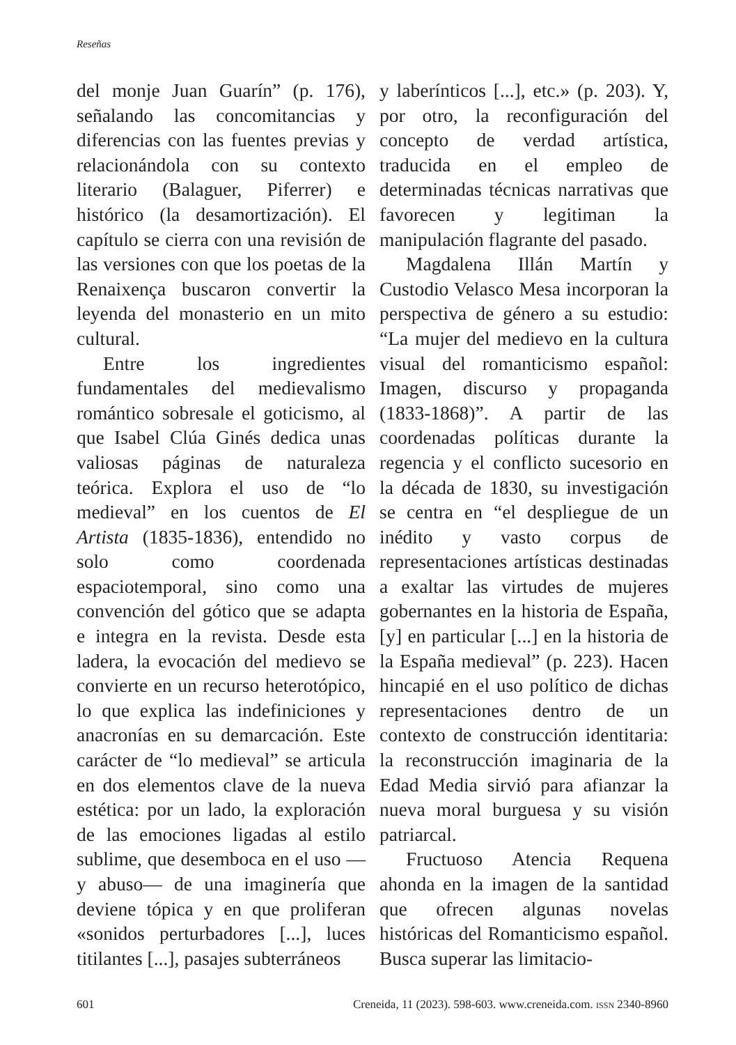Reseñas
del monje Juan Guarín” (p. 176), señalando las concomitancias y diferencias con las fuentes previas y relacionándola con su contexto literario (Balaguer, Piferrer) e histórico (la desamortización). El capítulo se cierra con una revisión de las versiones con que los poetas de la Renaixença buscaron convertir la leyenda del monasterio en un mito cultural.
Entre los ingredientes fundamentales del medievalismo romántico sobresale el goticismo, al que Isabel Clúa Ginés dedica unas valiosas páginas de naturaleza teórica. Explora el uso de “lo medieval” en los cuentos de El Artista (1835-1836), entendido no solo como coordenada espaciotemporal, sino como una convención del gótico que se adapta e integra en la revista. Desde esta ladera, la evocación del medievo se convierte en un recurso heterotópico, lo que explica las indefiniciones y anacronías en su demarcación. Este carácter de “lo medieval” se articula en dos elementos clave de la nueva estética: por un lado, la exploración de las emociones ligadas al estilo sublime, que desemboca en el uso —y abuso— de una imaginería que deviene tópica y en que proliferan «sonidos perturbadores [...], luces titilantes [...], pasajes subterráneos
y laberínticos [...], etc.» (p. 203). Y, por otro, la reconfiguración del concepto de verdad artística, traducida en el empleo de determinadas técnicas narrativas que favorecen y legitiman la manipulación flagrante del pasado.
Magdalena Illán Martín y Custodio Velasco Mesa incorporan la perspectiva de género a su estudio: “La mujer del medievo en la cultura visual del romanticismo español: Imagen, discurso y propaganda (1833-1868)”. A partir de las coordenadas políticas durante la regencia y el conflicto sucesorio en la década de 1830, su investigación se centra en “el despliegue de un inédito y vasto corpus de representaciones artísticas destinadas a exaltar las virtudes de mujeres gobernantes en la historia de España, [y] en particular [...] en la historia de la España medieval” (p. 223). Hacen hincapié en el uso político de dichas representaciones dentro de un contexto de construcción identitaria: la reconstrucción imaginaria de la Edad Media sirvió para afianzar la nueva moral burguesa y su visión patriarcal.
Fructuoso Atencia Requena ahonda en la imagen de la santidad que ofrecen algunas novelas históricas del Romanticismo español. Busca superar las limitacio-
601 Creneida, 11 (2023). 598-603. www.creneida.com. ISSN 2340-8960